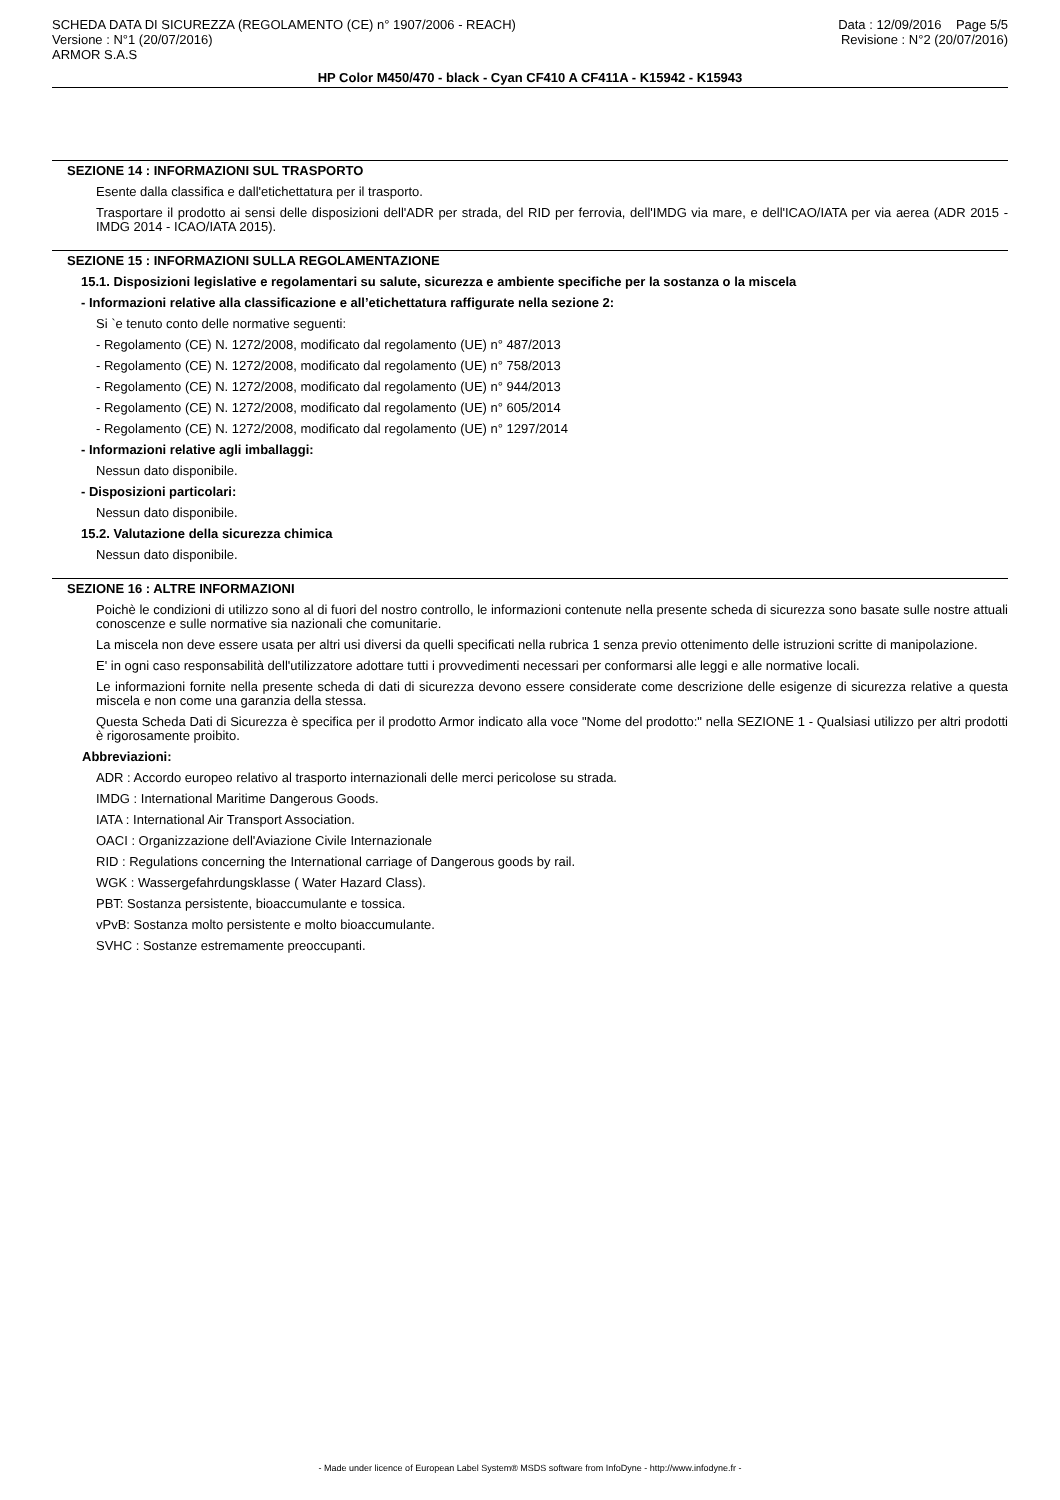SCHEDA DATA DI SICUREZZA (REGOLAMENTO (CE) n° 1907/2006 - REACH)
Versione : N°1 (20/07/2016)
ARMOR S.A.S
Data : 12/09/2016 Page 5/5
Revisione : N°2 (20/07/2016)
HP Color M450/470 - black - Cyan CF410 A CF411A - K15942 - K15943
SEZIONE 14 : INFORMAZIONI SUL TRASPORTO
Esente dalla classifica e dall'etichettatura per il trasporto.
Trasportare il prodotto ai sensi delle disposizioni dell'ADR per strada, del RID per ferrovia, dell'IMDG via mare, e dell'ICAO/IATA per via aerea (ADR 2015 - IMDG 2014 - ICAO/IATA 2015).
SEZIONE 15 : INFORMAZIONI SULLA REGOLAMENTAZIONE
15.1. Disposizioni legislative e regolamentari su salute, sicurezza e ambiente specifiche per la sostanza o la miscela
- Informazioni relative alla classificazione e all’etichettatura raffigurate nella sezione 2:
Si `e tenuto conto delle normative seguenti:
- Regolamento (CE) N. 1272/2008, modificato dal regolamento (UE) n° 487/2013
- Regolamento (CE) N. 1272/2008, modificato dal regolamento (UE) n° 758/2013
- Regolamento (CE) N. 1272/2008, modificato dal regolamento (UE) n° 944/2013
- Regolamento (CE) N. 1272/2008, modificato dal regolamento (UE) n° 605/2014
- Regolamento (CE) N. 1272/2008, modificato dal regolamento (UE) n° 1297/2014
- Informazioni relative agli imballaggi:
Nessun dato disponibile.
- Disposizioni particolari:
Nessun dato disponibile.
15.2. Valutazione della sicurezza chimica
Nessun dato disponibile.
SEZIONE 16 : ALTRE INFORMAZIONI
Poichè le condizioni di utilizzo sono al di fuori del nostro controllo, le informazioni contenute nella presente scheda di sicurezza sono basate sulle nostre attuali conoscenze e sulle normative sia nazionali che comunitarie.
La miscela non deve essere usata per altri usi diversi da quelli specificati nella rubrica 1 senza previo ottenimento delle istruzioni scritte di manipolazione.
E' in ogni caso responsabilità dell'utilizzatore adottare tutti i provvedimenti necessari per conformarsi alle leggi e alle normative locali.
Le informazioni fornite nella presente scheda di dati di sicurezza devono essere considerate come descrizione delle esigenze di sicurezza relative a questa miscela e non come una garanzia della stessa.
Questa Scheda Dati di Sicurezza è specifica per il prodotto Armor indicato alla voce "Nome del prodotto:" nella SEZIONE 1 - Qualsiasi utilizzo per altri prodotti è rigorosamente proibito.
Abbreviazioni:
ADR : Accordo europeo relativo al trasporto internazionali delle merci pericolose su strada.
IMDG : International Maritime Dangerous Goods.
IATA : International Air Transport Association.
OACI : Organizzazione dell'Aviazione Civile Internazionale
RID : Regulations concerning the International carriage of Dangerous goods by rail.
WGK : Wassergefahrdungsklasse ( Water Hazard Class).
PBT: Sostanza persistente, bioaccumulante e tossica.
vPvB: Sostanza molto persistente e molto bioaccumulante.
SVHC : Sostanze estremamente preoccupanti.
- Made under licence of European Label System® MSDS software from InfoDyne - http://www.infodyne.fr -